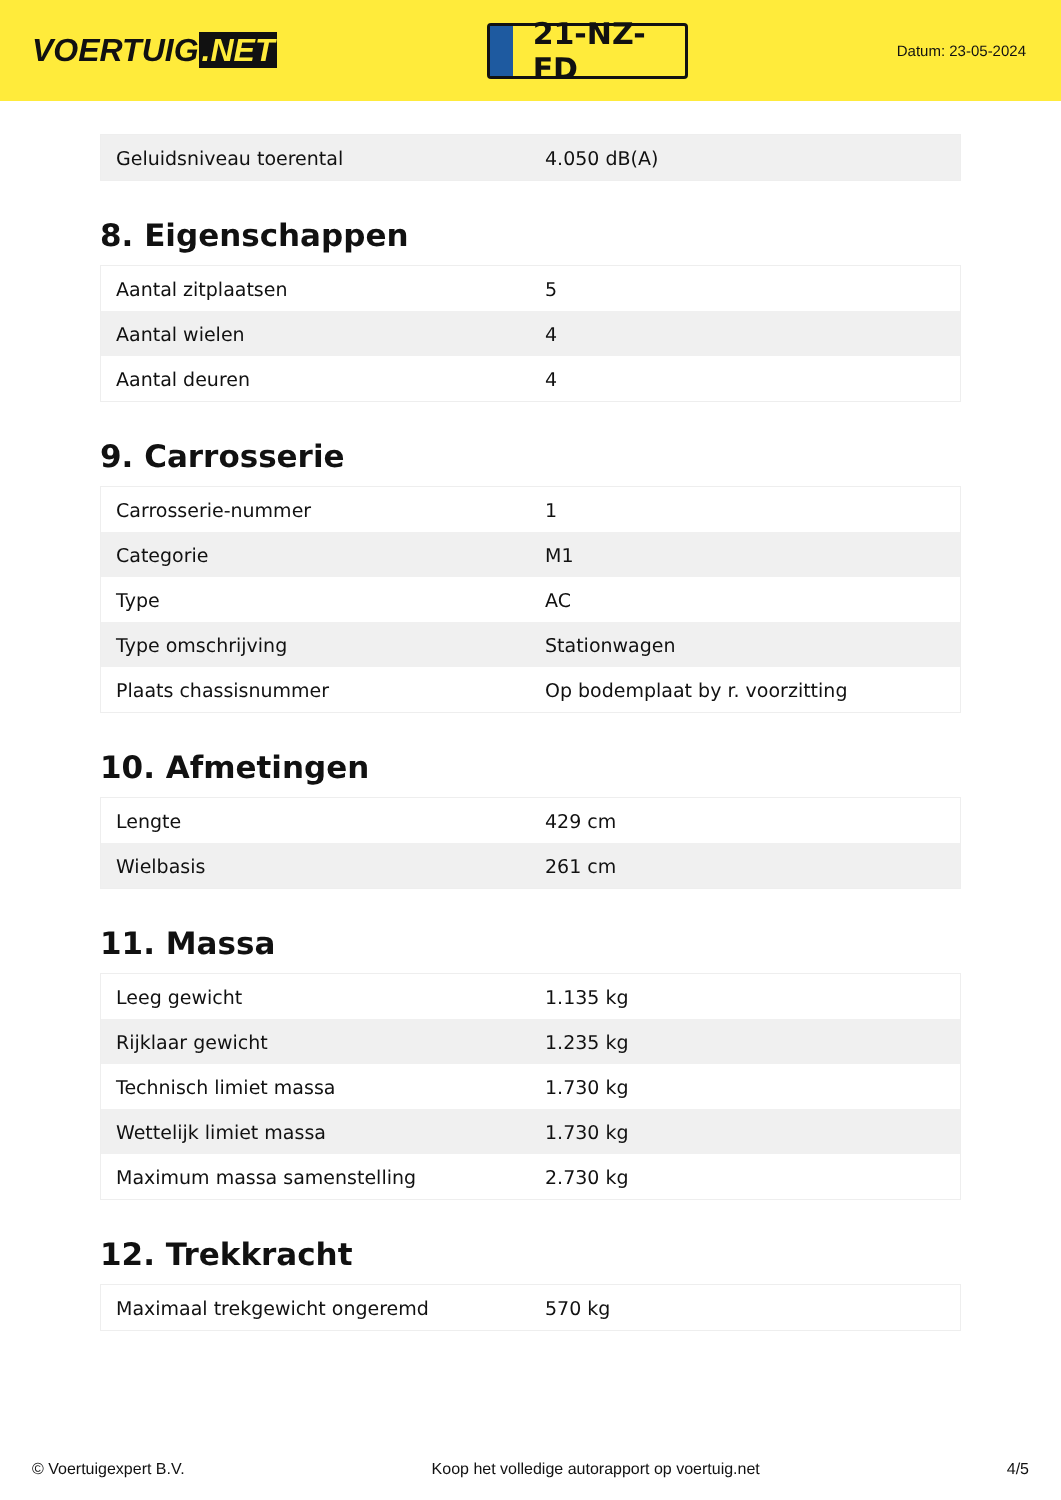VOERTUIG.NET
21-NZ-FD
Datum: 23-05-2024
| Geluidsniveau toerental | 4.050 dB(A) |
8. Eigenschappen
| Aantal zitplaatsen | 5 |
| Aantal wielen | 4 |
| Aantal deuren | 4 |
9. Carrosserie
| Carrosserie-nummer | 1 |
| Categorie | M1 |
| Type | AC |
| Type omschrijving | Stationwagen |
| Plaats chassisnummer | Op bodemplaat by r. voorzitting |
10. Afmetingen
| Lengte | 429 cm |
| Wielbasis | 261 cm |
11. Massa
| Leeg gewicht | 1.135 kg |
| Rijklaar gewicht | 1.235 kg |
| Technisch limiet massa | 1.730 kg |
| Wettelijk limiet massa | 1.730 kg |
| Maximum massa samenstelling | 2.730 kg |
12. Trekkracht
| Maximaal trekgewicht ongeremd | 570 kg |
© Voertuigexpert B.V. Koop het volledige autorapport op voertuig.net 4/5